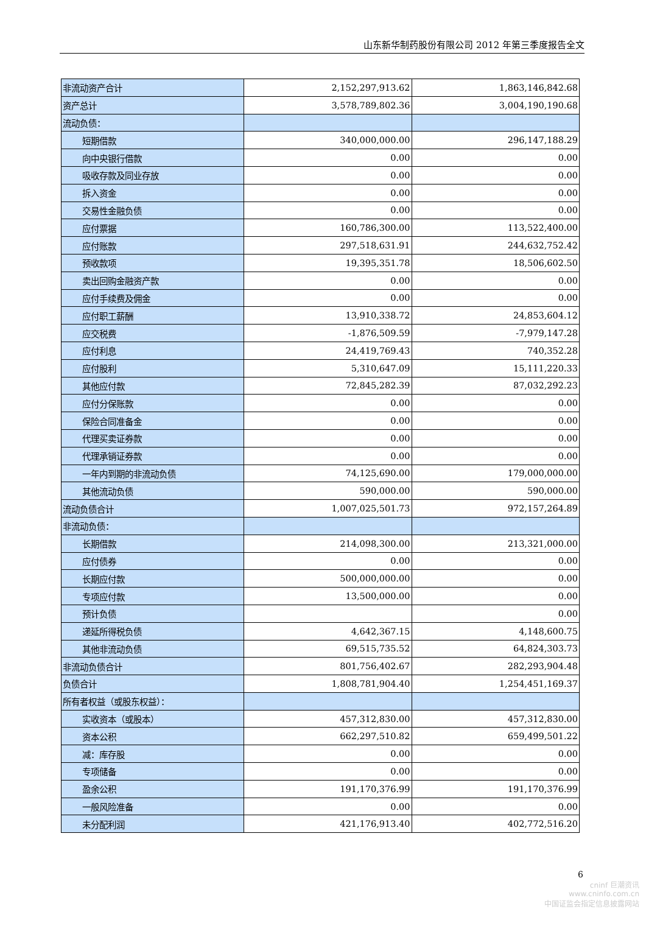山东新华制药股份有限公司 2012 年第三季度报告全文
| 非流动资产合计 | 2,152,297,913.62 | 1,863,146,842.68 |
| 资产总计 | 3,578,789,802.36 | 3,004,190,190.68 |
| 流动负债： | | |
| 短期借款 | 340,000,000.00 | 296,147,188.29 |
| 向中央银行借款 | 0.00 | 0.00 |
| 吸收存款及同业存放 | 0.00 | 0.00 |
| 拆入资金 | 0.00 | 0.00 |
| 交易性金融负债 | 0.00 | 0.00 |
| 应付票据 | 160,786,300.00 | 113,522,400.00 |
| 应付账款 | 297,518,631.91 | 244,632,752.42 |
| 预收款项 | 19,395,351.78 | 18,506,602.50 |
| 卖出回购金融资产款 | 0.00 | 0.00 |
| 应付手续费及佣金 | 0.00 | 0.00 |
| 应付职工薪酬 | 13,910,338.72 | 24,853,604.12 |
| 应交税费 | -1,876,509.59 | -7,979,147.28 |
| 应付利息 | 24,419,769.43 | 740,352.28 |
| 应付股利 | 5,310,647.09 | 15,111,220.33 |
| 其他应付款 | 72,845,282.39 | 87,032,292.23 |
| 应付分保账款 | 0.00 | 0.00 |
| 保险合同准备金 | 0.00 | 0.00 |
| 代理买卖证券款 | 0.00 | 0.00 |
| 代理承销证券款 | 0.00 | 0.00 |
| 一年内到期的非流动负债 | 74,125,690.00 | 179,000,000.00 |
| 其他流动负债 | 590,000.00 | 590,000.00 |
| 流动负债合计 | 1,007,025,501.73 | 972,157,264.89 |
| 非流动负债： | | |
| 长期借款 | 214,098,300.00 | 213,321,000.00 |
| 应付债券 | 0.00 | 0.00 |
| 长期应付款 | 500,000,000.00 | 0.00 |
| 专项应付款 | 13,500,000.00 | 0.00 |
| 预计负债 | | 0.00 |
| 递延所得税负债 | 4,642,367.15 | 4,148,600.75 |
| 其他非流动负债 | 69,515,735.52 | 64,824,303.73 |
| 非流动负债合计 | 801,756,402.67 | 282,293,904.48 |
| 负债合计 | 1,808,781,904.40 | 1,254,451,169.37 |
| 所有者权益（或股东权益）： | | |
| 实收资本（或股本） | 457,312,830.00 | 457,312,830.00 |
| 资本公积 | 662,297,510.82 | 659,499,501.22 |
| 减：库存股 | 0.00 | 0.00 |
| 专项储备 | 0.00 | 0.00 |
| 盈余公积 | 191,170,376.99 | 191,170,376.99 |
| 一般风险准备 | 0.00 | 0.00 |
| 未分配利润 | 421,176,913.40 | 402,772,516.20 |
6
cninf 巨潮资讯
www.cninfo.com.cn
中国证监会指定信息披露网站